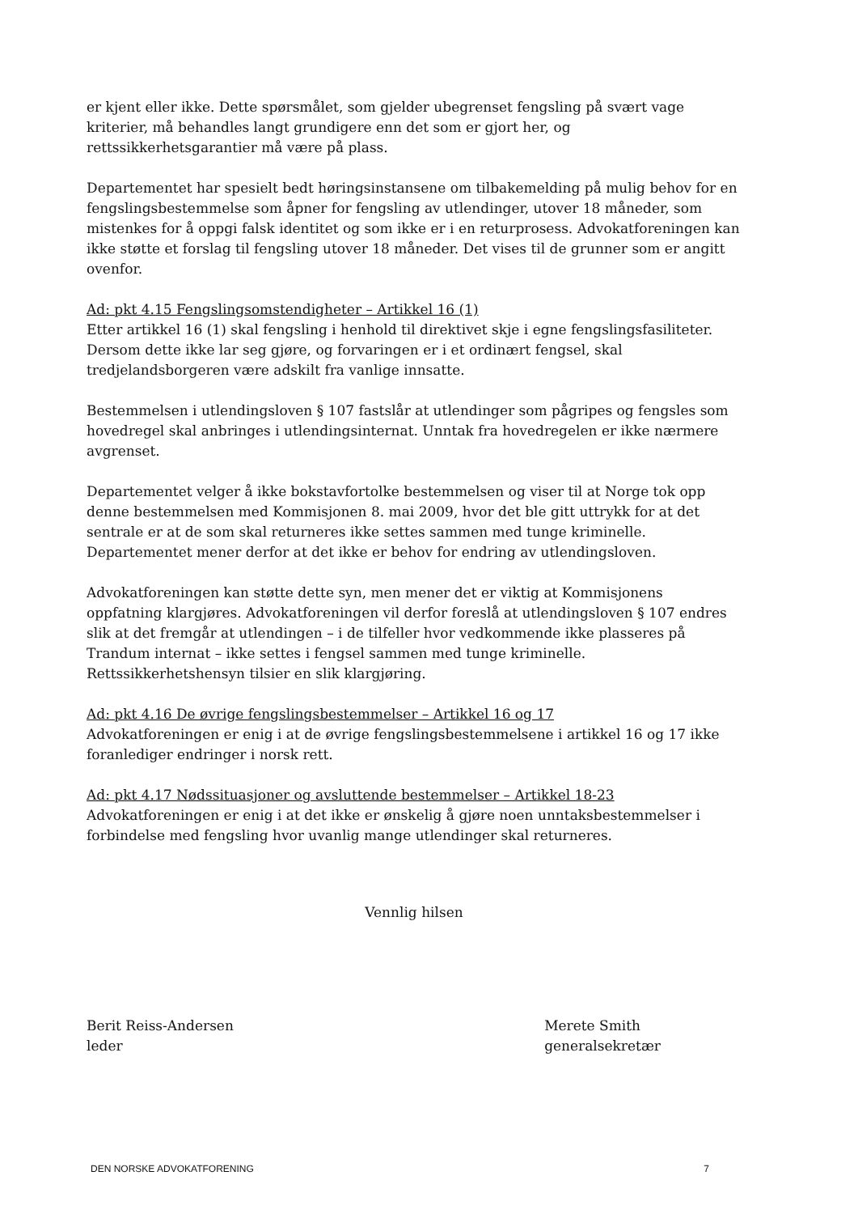er kjent eller ikke. Dette spørsmålet, som gjelder ubegrenset fengsling på svært vage kriterier, må behandles langt grundigere enn det som er gjort her, og rettssikkerhetsgarantier må være på plass.
Departementet har spesielt bedt høringsinstansene om tilbakemelding på mulig behov for en fengslingsbestemmelse som åpner for fengsling av utlendinger, utover 18 måneder, som mistenkes for å oppgi falsk identitet og som ikke er i en returprosess. Advokatforeningen kan ikke støtte et forslag til fengsling utover 18 måneder. Det vises til de grunner som er angitt ovenfor.
Ad: pkt 4.15 Fengslingsomstendigheter – Artikkel 16 (1)
Etter artikkel 16 (1) skal fengsling i henhold til direktivet skje i egne fengslingsfasiliteter. Dersom dette ikke lar seg gjøre, og forvaringen er i et ordinært fengsel, skal tredjelandsborgeren være adskilt fra vanlige innsatte.
Bestemmelsen i utlendingsloven § 107 fastslår at utlendinger som pågripes og fengsles som hovedregel skal anbringes i utlendingsinternat. Unntak fra hovedregelen er ikke nærmere avgrenset.
Departementet velger å ikke bokstavfortolke bestemmelsen og viser til at Norge tok opp denne bestemmelsen med Kommisjonen 8. mai 2009, hvor det ble gitt uttrykk for at det sentrale er at de som skal returneres ikke settes sammen med tunge kriminelle. Departementet mener derfor at det ikke er behov for endring av utlendingsloven.
Advokatforeningen kan støtte dette syn, men mener det er viktig at Kommisjonens oppfatning klargjøres. Advokatforeningen vil derfor foreslå at utlendingsloven § 107 endres slik at det fremgår at utlendingen – i de tilfeller hvor vedkommende ikke plasseres på Trandum internat – ikke settes i fengsel sammen med tunge kriminelle. Rettssikkerhetshensyn tilsier en slik klargjøring.
Ad: pkt 4.16 De øvrige fengslingsbestemmelser – Artikkel 16 og 17
Advokatforeningen er enig i at de øvrige fengslingsbestemmelsene i artikkel 16 og 17 ikke foranlediger endringer i norsk rett.
Ad: pkt 4.17 Nødssituasjoner og avsluttende bestemmelser – Artikkel 18-23
Advokatforeningen er enig i at det ikke er ønskelig å gjøre noen unntaksbestemmelser i forbindelse med fengsling hvor uvanlig mange utlendinger skal returneres.
Vennlig hilsen
Berit Reiss-Andersen
leder
Merete Smith
generalsekretær
DEN NORSKE ADVOKATFORENING 7